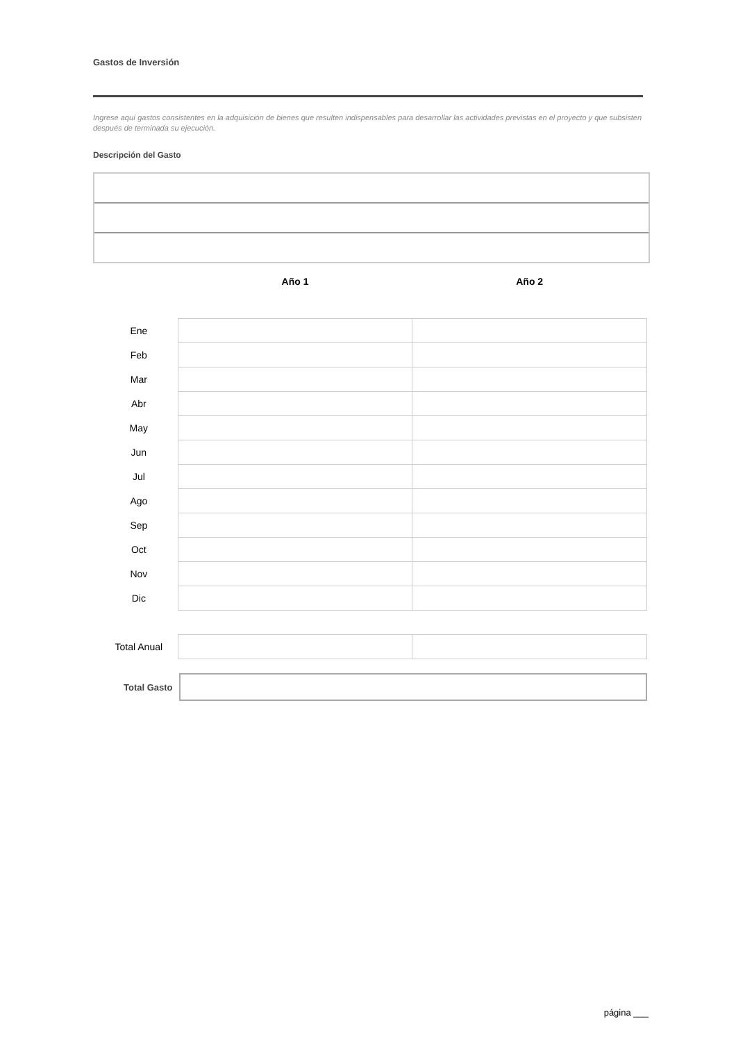Gastos de Inversión
Ingrese aquí gastos consistentes en la adquisición de bienes que resulten indispensables para desarrollar las actividades previstas en el proyecto y que subsisten después de terminada su ejecución.
Descripción del Gasto
| | Año 1 | Año 2 |
| --- | --- | --- |
| Ene | | |
| Feb | | |
| Mar | | |
| Abr | | |
| May | | |
| Jun | | |
| Jul | | |
| Ago | | |
| Sep | | |
| Oct | | |
| Nov | | |
| Dic | | |
| Total Anual | | |
Total Gasto
página ___